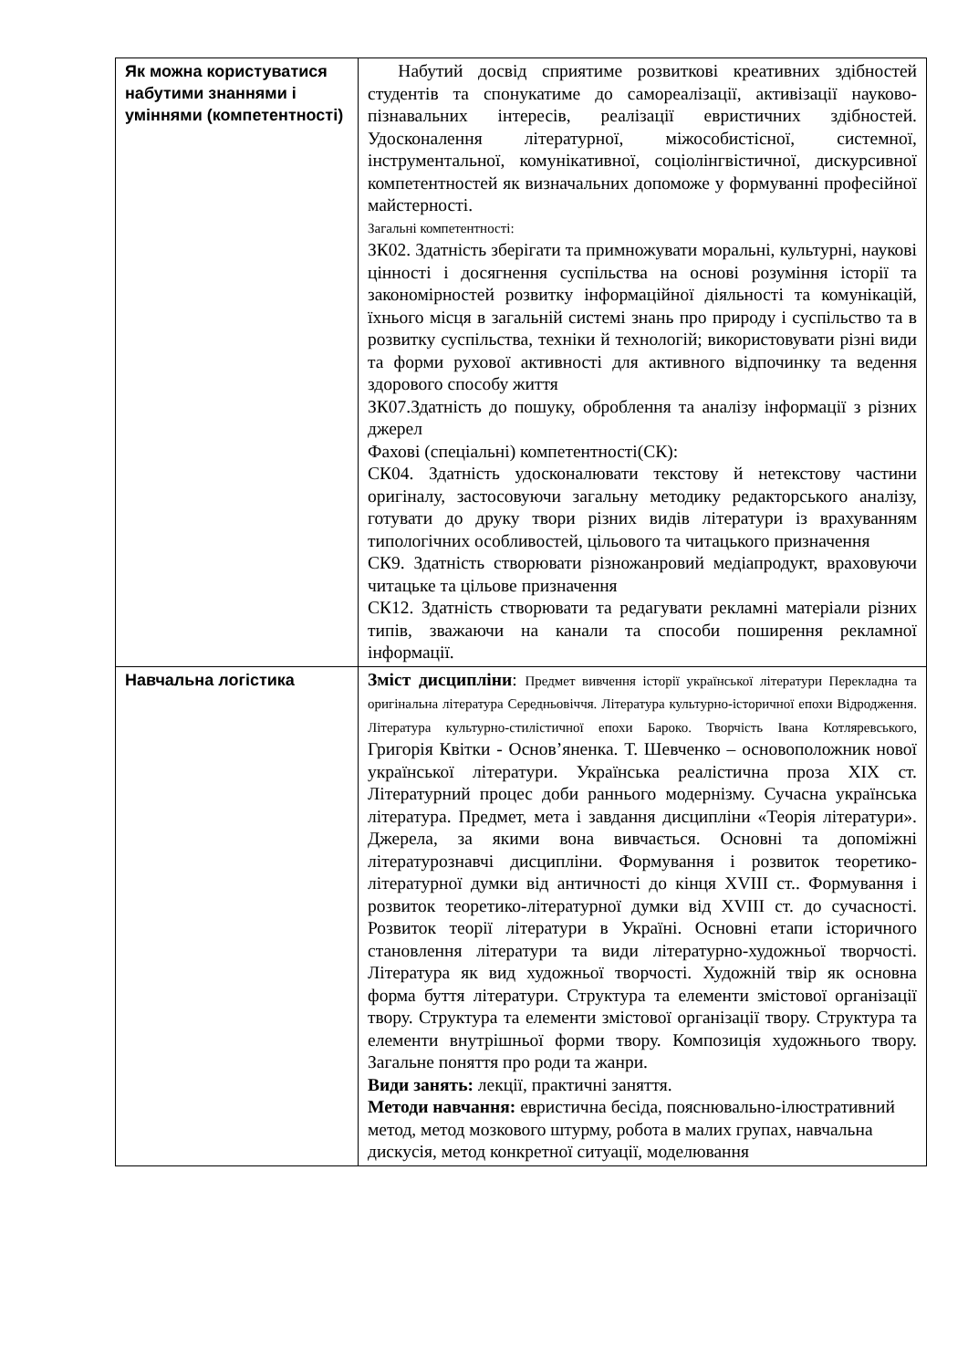| Як можна користуватися набутими знаннями і уміннями (компетентності) | Набутий досвід сприятиме розвиткові креативних здібностей студентів та спонукатиме до самореалізації, активізації науково-пізнавальних інтересів, реалізації евристичних здібностей. Удосконалення літературної, міжособистісної, системної, інструментальної, комунікативної, соціолінгвістичної, дискурсивної компетентностей як визначальних допоможе у формуванні професійної майстерності. Загальні компетентності: ЗК02. Здатність зберігати та примножувати моральні, культурні, наукові цінності і досягнення суспільства на основі розуміння історії та закономірностей розвитку інформаційної діяльності та комунікацій, їхнього місця в загальній системі знань про природу і суспільство та в розвитку суспільства, техніки й технологій; використовувати різні види та форми рухової активності для активного відпочинку та ведення здорового способу життя ЗК07.Здатність до пошуку, оброблення та аналізу інформації з різних джерел Фахові (спеціальні) компетентності(СК): СК04. Здатність удосконалювати текстову й нетекстову частини оригіналу, застосовуючи загальну методику редакторського аналізу, готувати до друку твори різних видів літератури із врахуванням типологічних особливостей, цільового та читацького призначення СК9. Здатність створювати різножанровий медіапродукт, враховуючи читацьке та цільове призначення СК12. Здатність створювати та редагувати рекламні матеріали різних типів, зважаючи на канали та способи поширення рекламної інформації. |
| Навчальна логістика | Зміст дисципліни : Предмет вивчення історії української літератури Перекладна та оригінальна література Середньовіччя. Література культурно-історичної епохи Відродження. Література культурно-стилістичної епохи Бароко. Творчість Івана Котляревського, Григорія Квітки - Основ’яненка. Т. Шевченко – основоположник нової української літератури. Українська реалістична проза XIX ст. Літературний процес доби раннього модернізму. Сучасна українська література. Предмет, мета і завдання дисципліни «Теорія літератури». Джерела, за якими вона вивчається. Основні та допоміжні літературознавчі дисципліни. Формування і розвиток теоретико-літературної думки від античності до кінця XVIII ст.. Формування і розвиток теоретико-літературної думки від XVIII ст. до сучасності. Розвиток теорії літератури в Україні. Основні етапи історичного становлення літератури та види літературно-художньої творчості. Література як вид художньої творчості. Художній твір як основна форма буття літератури. Структура та елементи змістової організації твору. Структура та елементи змістової організації твору. Структура та елементи внутрішньої форми твору. Композиція художнього твору. Загальне поняття про роди та жанри. Види занять: лекції, практичні заняття. Методи навчання: евристична бесіда, пояснювально-ілюстративний метод, метод мозкового штурму, робота в малих групах, навчальна дискусія, метод конкретної ситуації, моделювання |